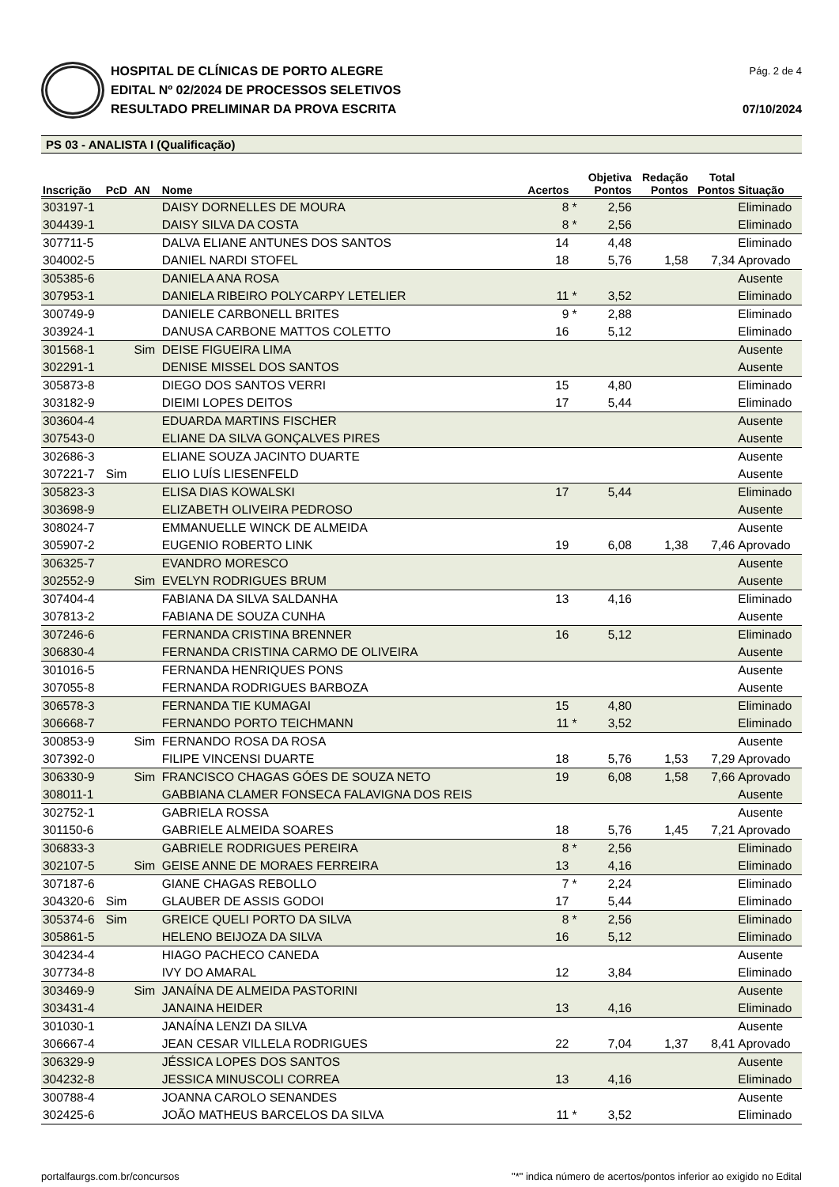HOSPITAL DE CLÍNICAS DE PORTO ALEGRE
EDITAL Nº 02/2024 DE PROCESSOS SELETIVOS
RESULTADO PRELIMINAR DA PROVA ESCRITA
Pág. 2 de 4
07/10/2024
PS 03 - ANALISTA I (Qualificação)
| | | | | | | Objetiva | Redação | Total | |
| --- | --- | --- | --- | --- | --- | --- | --- | --- | --- |
| Inscrição | PcD | AN | Nome | Acertos | | Pontos | Pontos | Pontos | Situação |
| 303197-1 | | | DAISY DORNELLES DE MOURA | 8 | * | 2,56 | | | Eliminado |
| 304439-1 | | | DAISY SILVA DA COSTA | 8 | * | 2,56 | | | Eliminado |
| 307711-5 | | | DALVA ELIANE ANTUNES DOS SANTOS | 14 | | 4,48 | | | Eliminado |
| 304002-5 | | | DANIEL NARDI STOFEL | 18 | | 5,76 | 1,58 | 7,34 | Aprovado |
| 305385-6 | | | DANIELA ANA ROSA | | | | | | Ausente |
| 307953-1 | | | DANIELA RIBEIRO POLYCARPY LETELIER | 11 | * | 3,52 | | | Eliminado |
| 300749-9 | | | DANIELE CARBONELL BRITES | 9 | * | 2,88 | | | Eliminado |
| 303924-1 | | | DANUSA CARBONE MATTOS COLETTO | 16 | | 5,12 | | | Eliminado |
| 301568-1 | | Sim | DEISE FIGUEIRA LIMA | | | | | | Ausente |
| 302291-1 | | | DENISE MISSEL DOS SANTOS | | | | | | Ausente |
| 305873-8 | | | DIEGO DOS SANTOS VERRI | 15 | | 4,80 | | | Eliminado |
| 303182-9 | | | DIEIMI LOPES DEITOS | 17 | | 5,44 | | | Eliminado |
| 303604-4 | | | EDUARDA MARTINS FISCHER | | | | | | Ausente |
| 307543-0 | | | ELIANE DA SILVA GONÇALVES PIRES | | | | | | Ausente |
| 302686-3 | | | ELIANE SOUZA JACINTO DUARTE | | | | | | Ausente |
| 307221-7 | Sim | | ELIO LUÍS LIESENFELD | | | | | | Ausente |
| 305823-3 | | | ELISA DIAS KOWALSKI | 17 | | 5,44 | | | Eliminado |
| 303698-9 | | | ELIZABETH OLIVEIRA PEDROSO | | | | | | Ausente |
| 308024-7 | | | EMMANUELLE WINCK DE ALMEIDA | | | | | | Ausente |
| 305907-2 | | | EUGENIO ROBERTO LINK | 19 | | 6,08 | 1,38 | 7,46 | Aprovado |
| 306325-7 | | | EVANDRO MORESCO | | | | | | Ausente |
| 302552-9 | | Sim | EVELYN RODRIGUES BRUM | | | | | | Ausente |
| 307404-4 | | | FABIANA DA SILVA SALDANHA | 13 | | 4,16 | | | Eliminado |
| 307813-2 | | | FABIANA DE SOUZA CUNHA | | | | | | Ausente |
| 307246-6 | | | FERNANDA CRISTINA BRENNER | 16 | | 5,12 | | | Eliminado |
| 306830-4 | | | FERNANDA CRISTINA CARMO DE OLIVEIRA | | | | | | Ausente |
| 301016-5 | | | FERNANDA HENRIQUES PONS | | | | | | Ausente |
| 307055-8 | | | FERNANDA RODRIGUES BARBOZA | | | | | | Ausente |
| 306578-3 | | | FERNANDA TIE KUMAGAI | 15 | | 4,80 | | | Eliminado |
| 306668-7 | | | FERNANDO PORTO TEICHMANN | 11 | * | 3,52 | | | Eliminado |
| 300853-9 | | Sim | FERNANDO ROSA DA ROSA | | | | | | Ausente |
| 307392-0 | | | FILIPE VINCENSI DUARTE | 18 | | 5,76 | 1,53 | 7,29 | Aprovado |
| 306330-9 | | Sim | FRANCISCO CHAGAS GÓES DE SOUZA NETO | 19 | | 6,08 | 1,58 | 7,66 | Aprovado |
| 308011-1 | | | GABBIANA CLAMER FONSECA FALAVIGNA DOS REIS | | | | | | Ausente |
| 302752-1 | | | GABRIELA ROSSA | | | | | | Ausente |
| 301150-6 | | | GABRIELE ALMEIDA SOARES | 18 | | 5,76 | 1,45 | 7,21 | Aprovado |
| 306833-3 | | | GABRIELE RODRIGUES PEREIRA | 8 | * | 2,56 | | | Eliminado |
| 302107-5 | | Sim | GEISE ANNE DE MORAES FERREIRA | 13 | | 4,16 | | | Eliminado |
| 307187-6 | | | GIANE CHAGAS REBOLLO | 7 | * | 2,24 | | | Eliminado |
| 304320-6 | Sim | | GLAUBER DE ASSIS GODOI | 17 | | 5,44 | | | Eliminado |
| 305374-6 | Sim | | GREICE QUELI PORTO DA SILVA | 8 | * | 2,56 | | | Eliminado |
| 305861-5 | | | HELENO BEIJOZA DA SILVA | 16 | | 5,12 | | | Eliminado |
| 304234-4 | | | HIAGO PACHECO CANEDA | | | | | | Ausente |
| 307734-8 | | | IVY DO AMARAL | 12 | | 3,84 | | | Eliminado |
| 303469-9 | | Sim | JANAÍNA DE ALMEIDA PASTORINI | | | | | | Ausente |
| 303431-4 | | | JANAINA HEIDER | 13 | | 4,16 | | | Eliminado |
| 301030-1 | | | JANAÍNA LENZI DA SILVA | | | | | | Ausente |
| 306667-4 | | | JEAN CESAR VILLELA RODRIGUES | 22 | | 7,04 | 1,37 | 8,41 | Aprovado |
| 306329-9 | | | JÉSSICA LOPES DOS SANTOS | | | | | | Ausente |
| 304232-8 | | | JESSICA MINUSCOLI CORREA | 13 | | 4,16 | | | Eliminado |
| 300788-4 | | | JOANNA CAROLO SENANDES | | | | | | Ausente |
| 302425-6 | | | JOÃO MATHEUS BARCELOS DA SILVA | 11 | * | 3,52 | | | Eliminado |
portalfaurgs.com.br/concursos "*" indica número de acertos/pontos inferior ao exigido no Edital